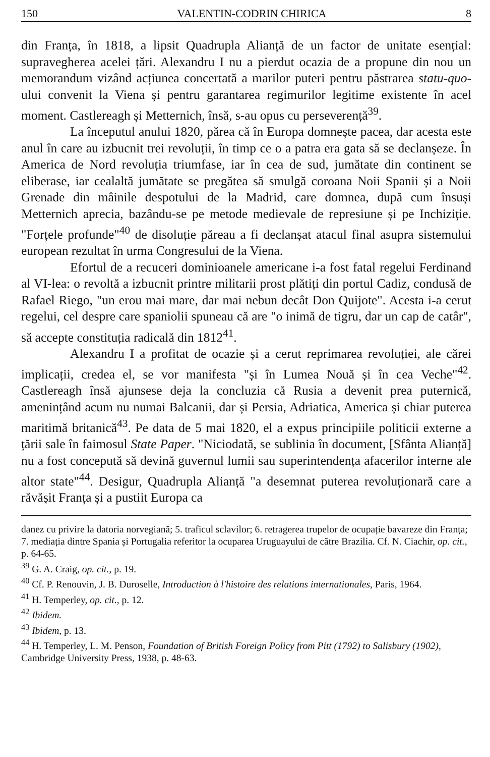150 VALENTIN-CODRIN CHIRICA 8
din Franța, în 1818, a lipsit Quadrupla Alianță de un factor de unitate esențial: supravegherea acelei țări. Alexandru I nu a pierdut ocazia de a propune din nou un memorandum vizând acțiunea concertată a marilor puteri pentru păstrarea statu-quo-ului convenit la Viena și pentru garantarea regimurilor legitime existente în acel moment. Castlereagh și Metternich, însă, s-au opus cu perseverență<sup>39</sup>.
La începutul anului 1820, părea că în Europa domnește pacea, dar acesta este anul în care au izbucnit trei revoluții, în timp ce o a patra era gata să se declanșeze. În America de Nord revoluția triumfase, iar în cea de sud, jumătate din continent se eliberase, iar cealaltă jumătate se pregătea să smulgă coroana Noii Spanii și a Noii Grenade din mâinile despotului de la Madrid, care domnea, după cum însuși Metternich aprecia, bazându-se pe metode medievale de represiune și pe Inchiziție. "Forțele profunde"<sup>40</sup> de disoluție păreau a fi declanșat atacul final asupra sistemului european rezultat în urma Congresului de la Viena.
Efortul de a recuceri dominioanele americane i-a fost fatal regelui Ferdinand al VI-lea: o revoltă a izbucnit printre militarii prost plătiți din portul Cadiz, condusă de Rafael Riego, "un erou mai mare, dar mai nebun decât Don Quijote". Acesta i-a cerut regelui, cel despre care spaniolii spuneau că are "o inimă de tigru, dar un cap de catâr", să accepte constituția radicală din 1812<sup>41</sup>.
Alexandru I a profitat de ocazie și a cerut reprimarea revoluției, ale cărei implicații, credea el, se vor manifesta "și în Lumea Nouă și în cea Veche"<sup>42</sup>. Castlereagh însă ajunsese deja la concluzia că Rusia a devenit prea puternică, amenințând acum nu numai Balcanii, dar și Persia, Adriatica, America și chiar puterea maritimă britanică<sup>43</sup>. Pe data de 5 mai 1820, el a expus principiile politicii externe a țării sale în faimosul State Paper. "Niciodată, se sublinia în document, [Sfânta Alianță] nu a fost concepută să devină guvernul lumii sau superintendența afacerilor interne ale altor state"<sup>44</sup>. Desigur, Quadrupla Alianță "a desemnat puterea revoluționară care a răvășit Franța și a pustiit Europa ca
danez cu privire la datoria norvegiană; 5. traficul sclavilor; 6. retragerea trupelor de ocupație bavareze din Franța; 7. mediația dintre Spania și Portugalia referitor la ocuparea Uruguayului de către Brazilia. Cf. N. Ciachir, op. cit., p. 64-65.
<sup>39</sup> G. A. Craig, op. cit., p. 19.
<sup>40</sup> Cf. P. Renouvin, J. B. Duroselle, Introduction à l'histoire des relations internationales, Paris, 1964.
<sup>41</sup> H. Temperley, op. cit., p. 12.
<sup>42</sup> Ibidem.
<sup>43</sup> Ibidem, p. 13.
<sup>44</sup> H. Temperley, L. M. Penson, Foundation of British Foreign Policy from Pitt (1792) to Salisbury (1902), Cambridge University Press, 1938, p. 48-63.